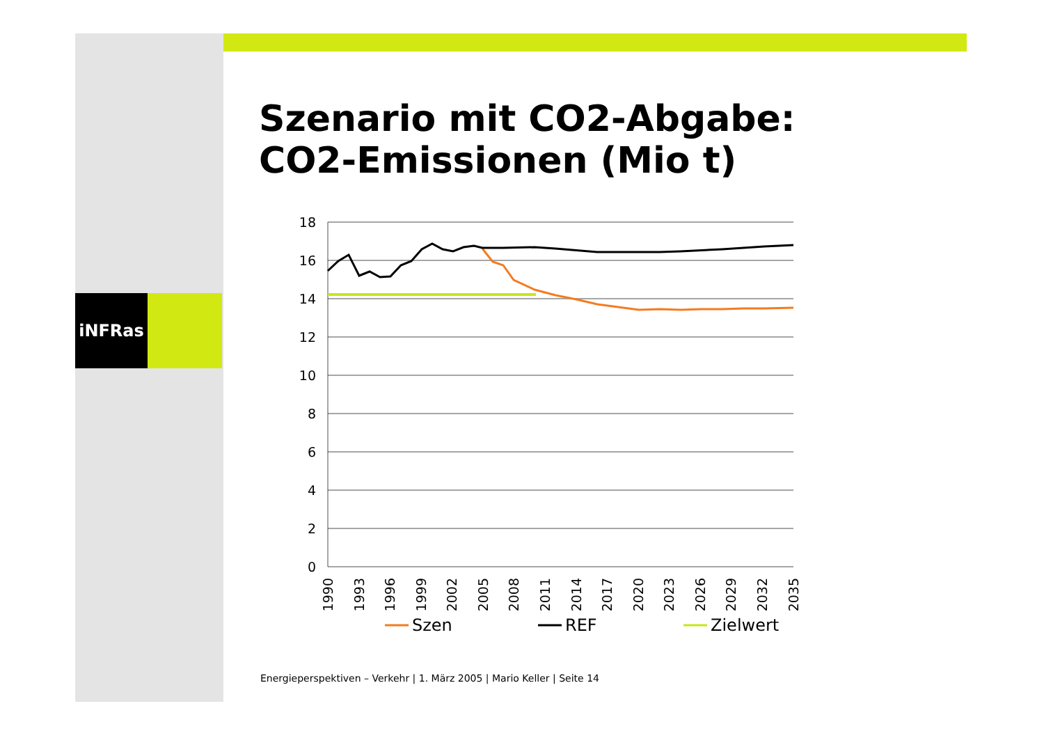iNFRas
Szenario mit CO2-Abgabe:
CO2-Emissionen (Mio t)
18
16
14
12
10
8
6
4
2
0
1990
1993
1996
1999
2002
2005
2008
2011
2014
2017
2020
2023
2026
2029
2032
2035
Szen
REF
Zielwert
Energieperspektiven – Verkehr | 1. März 2005 | Mario Keller | Seite 14